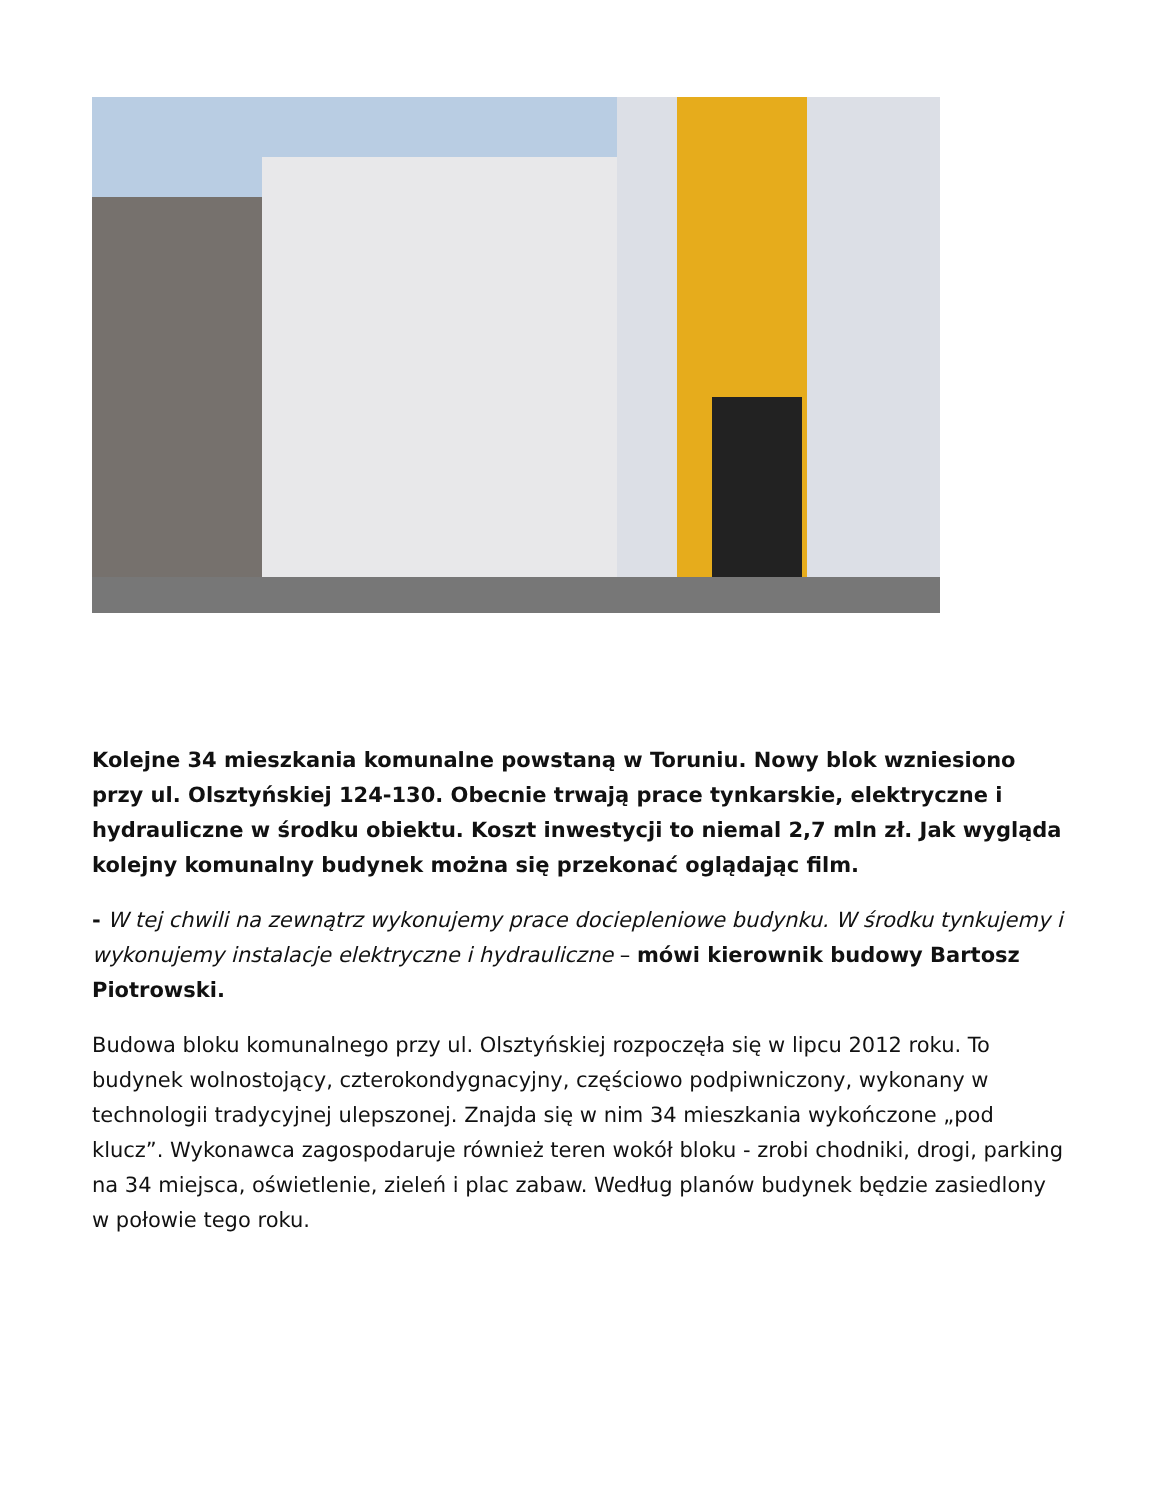Kolejne 34 mieszkania komunalne powstaną w Toruniu. Nowy blok wzniesiono przy ul. Olsztyńskiej 124-130. Obecnie trwają prace tynkarskie, elektryczne i hydrauliczne w środku obiektu. Koszt inwestycji to niemal 2,7 mln zł. Jak wygląda kolejny komunalny budynek można się przekonać oglądając film.
- W tej chwili na zewnątrz wykonujemy prace docieple­niowe budynku. W środku tynkujemy i wykonujemy instalacje elektryczne i hydrauliczne – mówi kierownik budowy Bartosz Piotrowski.
Budowa bloku komunalnego przy ul. Olsztyńskiej rozpoczęła się w lipcu 2012 roku. To budynek wolnostojący, czterokondygnacyjny, częściowo podpiwniczony, wykonany w technologii tradycyjnej ulepszonej. Znajda się w nim 34 mieszkania wykończone „pod klucz”. Wykonawca zagospodaruje również teren wokół bloku - zrobi chodniki, drogi, parking na 34 miejsca, oświetlenie, zieleń i plac zabaw. Według planów budynek będzie zasiedlony w połowie tego roku.